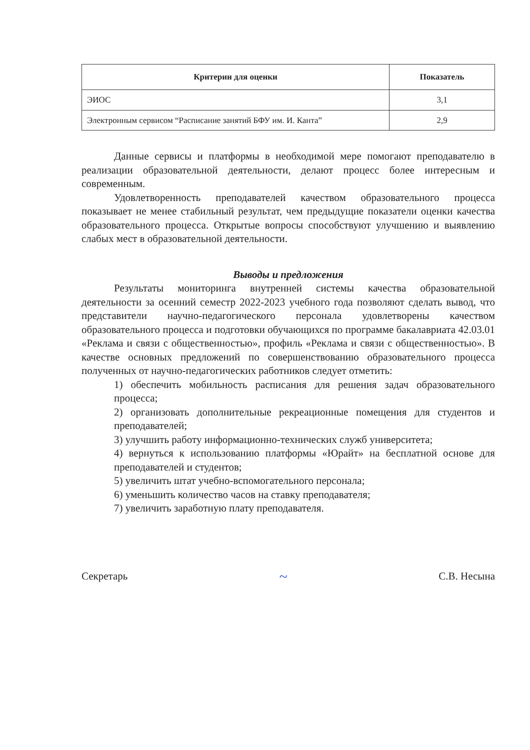| Критерии для оценки | Показатель |
| --- | --- |
| ЭИОС | 3,1 |
| Электронным сервисом “Расписание занятий БФУ им. И. Канта” | 2,9 |
Данные сервисы и платформы в необходимой мере помогают преподавателю в реализации образовательной деятельности, делают процесс более интересным и современным.
Удовлетворенность преподавателей качеством образовательного процесса показывает не менее стабильный результат, чем предыдущие показатели оценки качества образовательного процесса. Открытые вопросы способствуют улучшению и выявлению слабых мест в образовательной деятельности.
Выводы и предложения
Результаты мониторинга внутренней системы качества образовательной деятельности за осенний семестр 2022-2023 учебного года позволяют сделать вывод, что представители научно-педагогического персонала удовлетворены качеством образовательного процесса и подготовки обучающихся по программе бакалавриата 42.03.01 «Реклама и связи с общественностью», профиль «Реклама и связи с общественностью». В качестве основных предложений по совершенствованию образовательного процесса полученных от научно-педагогических работников следует отметить:
1) обеспечить мобильность расписания для решения задач образовательного процесса;
2) организовать дополнительные рекреационные помещения для студентов и преподавателей;
3) улучшить работу информационно-технических служб университета;
4) вернуться к использованию платформы «Юрайт» на бесплатной основе для преподавателей и студентов;
5) увеличить штат учебно-вспомогательного персонала;
6) уменьшить количество часов на ставку преподавателя;
7) увеличить заработную плату преподавателя.
Секретарь ~ С.В. Несына